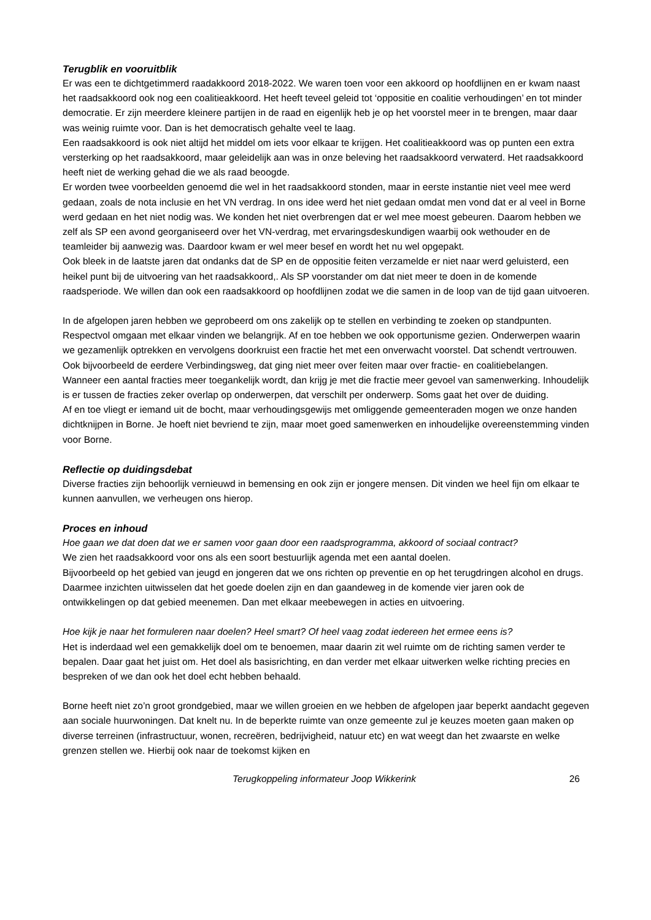Terugblik en vooruitblik
Er was een te dichtgetimmerd raadakkoord 2018-2022. We waren toen voor een akkoord op hoofdlijnen en er kwam naast het raadsakkoord ook nog een coalitieakkoord. Het heeft teveel geleid tot ‘oppositie en coalitie verhoudingen’ en tot minder democratie. Er zijn meerdere kleinere partijen in de raad en eigenlijk heb je op het voorstel meer in te brengen, maar daar was weinig ruimte voor. Dan is het democratisch gehalte veel te laag.
Een raadsakkoord is ook niet altijd het middel om iets voor elkaar te krijgen. Het coalitieakkoord was op punten een extra versterking op het raadsakkoord, maar geleidelijk aan was in onze beleving het raadsakkoord verwaterd. Het raadsakkoord heeft niet de werking gehad die we als raad beoogde.
Er worden twee voorbeelden genoemd die wel in het raadsakkoord stonden, maar in eerste instantie niet veel mee werd gedaan, zoals de nota inclusie en het VN verdrag. In ons idee werd het niet gedaan omdat men vond dat er al veel in Borne werd gedaan en het niet nodig was. We konden het niet overbrengen dat er wel mee moest gebeuren. Daarom hebben we zelf als SP een avond georganiseerd over het VN-verdrag, met ervaringsdeskundigen waarbij ook wethouder en de teamleider bij aanwezig was. Daardoor kwam er wel meer besef en wordt het nu wel opgepakt.
Ook bleek in de laatste jaren dat ondanks dat de SP en de oppositie feiten verzamelde er niet naar werd geluisterd, een heikel punt bij de uitvoering van het raadsakkoord,. Als SP voorstander om dat niet meer te doen in de komende raadsperiode. We willen dan ook een raadsakkoord op hoofdlijnen zodat we die samen in de loop van de tijd gaan uitvoeren.
In de afgelopen jaren hebben we geprobeerd om ons zakelijk op te stellen en verbinding te zoeken op standpunten. Respectvol omgaan met elkaar vinden we belangrijk. Af en toe hebben we ook opportunisme gezien. Onderwerpen waarin we gezamenlijk optrekken en vervolgens doorkruist een fractie het met een onverwacht voorstel. Dat schendt vertrouwen. Ook bijvoorbeeld de eerdere Verbindingsweg, dat ging niet meer over feiten maar over fractie- en coalitiebelangen.
Wanneer een aantal fracties meer toegankelijk wordt, dan krijg je met die fractie meer gevoel van samenwerking. Inhoudelijk is er tussen de fracties zeker overlap op onderwerpen, dat verschilt per onderwerp. Soms gaat het over de duiding.
Af en toe vliegt er iemand uit de bocht, maar verhoudingsgewijs met omliggende gemeenteraden mogen we onze handen dichtknijpen in Borne. Je hoeft niet bevriend te zijn, maar moet goed samenwerken en inhoudelijke overeenstemming vinden voor Borne.
Reflectie op duidingsdebat
Diverse fracties zijn behoorlijk vernieuwd in bemensing en ook zijn er jongere mensen. Dit vinden we heel fijn om elkaar te kunnen aanvullen, we verheugen ons hierop.
Proces en inhoud
Hoe gaan we dat doen dat we er samen voor gaan door een raadsprogramma, akkoord of sociaal contract?
We zien het raadsakkoord voor ons als een soort bestuurlijk agenda met een aantal doelen.
Bijvoorbeeld op het gebied van jeugd en jongeren dat we ons richten op preventie en op het terugdringen alcohol en drugs. Daarmee inzichten uitwisselen dat het goede doelen zijn en dan gaandeweg in de komende vier jaren ook de ontwikkelingen op dat gebied meenemen. Dan met elkaar meebewegen in acties en uitvoering.
Hoe kijk je naar het formuleren naar doelen? Heel smart? Of heel vaag zodat iedereen het ermee eens is?
Het is inderdaad wel een gemakkelijk doel om te benoemen, maar daarin zit wel ruimte om de richting samen verder te bepalen. Daar gaat het juist om. Het doel als basisrichting, en dan verder met elkaar uitwerken welke richting precies en bespreken of we dan ook het doel echt hebben behaald.
Borne heeft niet zo’n groot grondgebied, maar we willen groeien en we hebben de afgelopen jaar beperkt aandacht gegeven aan sociale huurwoningen. Dat knelt nu. In de beperkte ruimte van onze gemeente zul je keuzes moeten gaan maken op diverse terreinen (infrastructuur, wonen, recreëren, bedrijvigheid, natuur etc) en wat weegt dan het zwaarste en welke grenzen stellen we. Hierbij ook naar de toekomst kijken en
Terugkoppeling informateur Joop Wikkerink 26